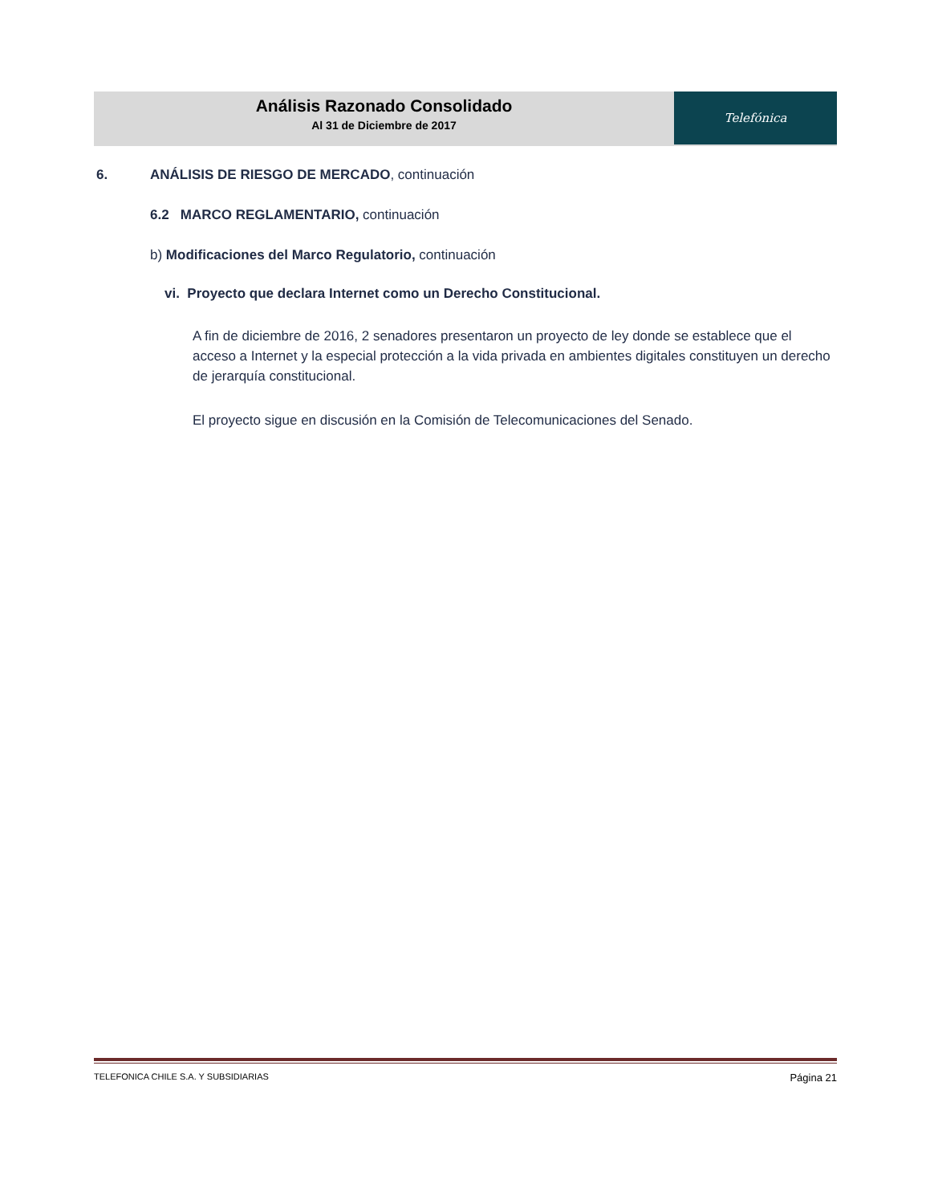Análisis Razonado Consolidado
Al 31 de Diciembre de 2017
Telefónica
6. ANÁLISIS DE RIESGO DE MERCADO, continuación
6.2 MARCO REGLAMENTARIO, continuación
b) Modificaciones del Marco Regulatorio, continuación
vi. Proyecto que declara Internet como un Derecho Constitucional.
A fin de diciembre de 2016, 2 senadores presentaron un proyecto de ley donde se establece que el acceso a Internet y la especial protección a la vida privada en ambientes digitales constituyen un derecho de jerarquía constitucional.
El proyecto sigue en discusión en la Comisión de Telecomunicaciones del Senado.
TELEFONICA CHILE S.A. Y SUBSIDIARIAS Página 21